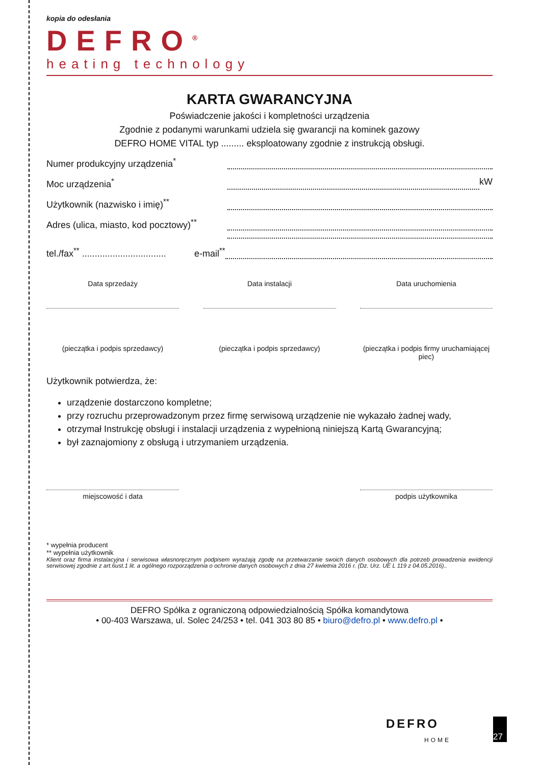kopia do odesłania
DEFRO<sup>®</sup>
heating technology
KARTA GWARANCYJNA
Poświadczenie jakości i kompletności urządzenia
Zgodnie z podanymi warunkami udziela się gwarancji na kominek gazowy
DEFRO HOME VITAL typ ......... eksploatowany zgodnie z instrukcją obsługi.
Numer produkcyjny urządzenia<sup>*</sup>
Moc urządzenia<sup>*</sup> kW
Użytkownik (nazwisko i imię)<sup>**</sup>
Adres (ulica, miasto, kod pocztowy)<sup>**</sup>
tel./fax<sup>**</sup> ................................. e-mail<sup>**</sup>
Data sprzedaży
(pieczątka i podpis sprzedawcy)
Data instalacji
(pieczątka i podpis sprzedawcy)
Data uruchomienia
(pieczątka i podpis firmy uruchamiającej piec)
Użytkownik potwierdza, że:
urządzenie dostarczono kompletne;
przy rozruchu przeprowadzonym przez firmę serwisową urządzenie nie wykazało żadnej wady,
otrzymał Instrukcję obsługi i instalacji urządzenia z wypełnioną niniejszą Kartą Gwarancyjną;
był zaznajomiony z obsługą i utrzymaniem urządzenia.
miejscowość i data podpis użytkownika
* wypełnia producent
** wypełnia użytkownik
Klient oraz firma instalacyjna i serwisowa własnoręcznym podpisem wyrażają zgodę na przetwarzanie swoich danych osobowych dla potrzeb prowadzenia ewidencji serwisowej zgodnie z art.6ust.1 lit. a ogólnego rozporządzenia o ochronie danych osobowych z dnia 27 kwietnia 2016 r. (Dz. Urz. UE L 119 z 04.05.2016)..
DEFRO Spółka z ograniczoną odpowiedzialnością Spółka komandytowa
• 00-403 Warszawa, ul. Solec 24/253 • tel. 041 303 80 85 • biuro@defro.pl • www.defro.pl •
DEFRO
HOME
27